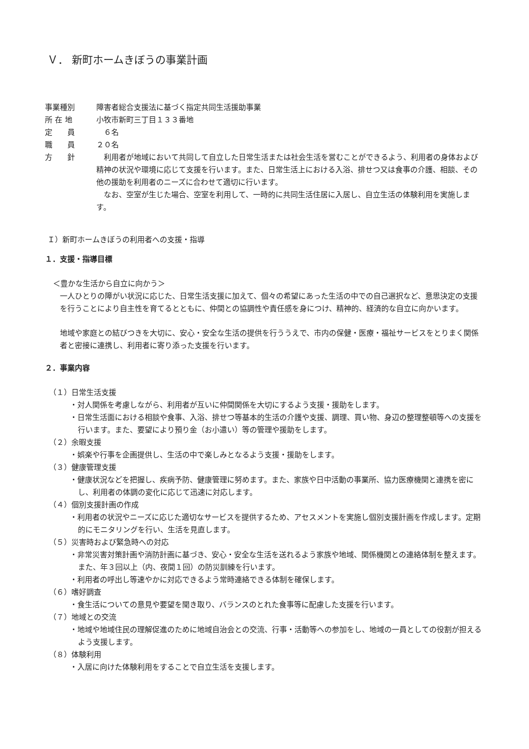Ｖ． 新町ホームきぼうの事業計画
事業種別
障害者総合支援法に基づく指定共同生活援助事業
所 在 地
小牧市新町三丁目１３３番地
定　　員
　６名
職　　員
２０名
方　　針
　利用者が地域において共同して自立した日常生活または社会生活を営むことができるよう、利用者の身体および精神の状況や環境に応じて支援を行います。また、日常生活上における入浴、排せつ又は食事の介護、相談、その他の援助を利用者のニーズに合わせて適切に行います。
　なお、空室が生じた場合、空室を利用して、一時的に共同生活住居に入居し、自立生活の体験利用を実施します。
Ｉ）新町ホームきぼうの利用者への支援・指導
１．支援・指導目標
＜豊かな生活から自立に向かう＞
一人ひとりの障がい状況に応じた、日常生活支援に加えて、個々の希望にあった生活の中での自己選択など、意思決定の支援を行うことにより自主性を育てるとともに、仲間との協調性や責任感を身につけ、精神的、経済的な自立に向かいます。
地域や家庭との結びつきを大切に、安心・安全な生活の提供を行ううえで、市内の保健・医療・福祉サービスをとりまく関係者と密接に連携し、利用者に寄り添った支援を行います。
２．事業内容
（１）日常生活支援
・対人関係を考慮しながら、利用者が互いに仲間関係を大切にするよう支援・援助をします。
・日常生活面における相談や食事、入浴、排せつ等基本的生活の介護や支援、調理、買い物、身辺の整理整頓等への支援を行います。また、要望により預り金（お小遣い）等の管理や援助をします。
（２）余暇支援
・娯楽や行事を企画提供し、生活の中で楽しみとなるよう支援・援助をします。
（３）健康管理支援
・健康状況などを把握し、疾病予防、健康管理に努めます。また、家族や日中活動の事業所、協力医療機関と連携を密にし、利用者の体調の変化に応じて迅速に対応します。
（４）個別支援計画の作成
・利用者の状況やニーズに応じた適切なサービスを提供するため、アセスメントを実施し個別支援計画を作成します。定期的にモニタリングを行い、生活を見直します。
（５）災害時および緊急時への対応
・非常災害対策計画や消防計画に基づき、安心・安全な生活を送れるよう家族や地域、関係機関との連絡体制を整えます。また、年３回以上（内、夜間１回）の防災訓練を行います。
・利用者の呼出し等速やかに対応できるよう常時連絡できる体制を確保します。
（６）嗜好調査
・食生活についての意見や要望を聞き取り、バランスのとれた食事等に配慮した支援を行います。
（７）地域との交流
・地域や地域住民の理解促進のために地域自治会との交流、行事・活動等への参加をし、地域の一員としての役割が担えるよう支援します。
（８）体験利用
・入居に向けた体験利用をすることで自立生活を支援します。